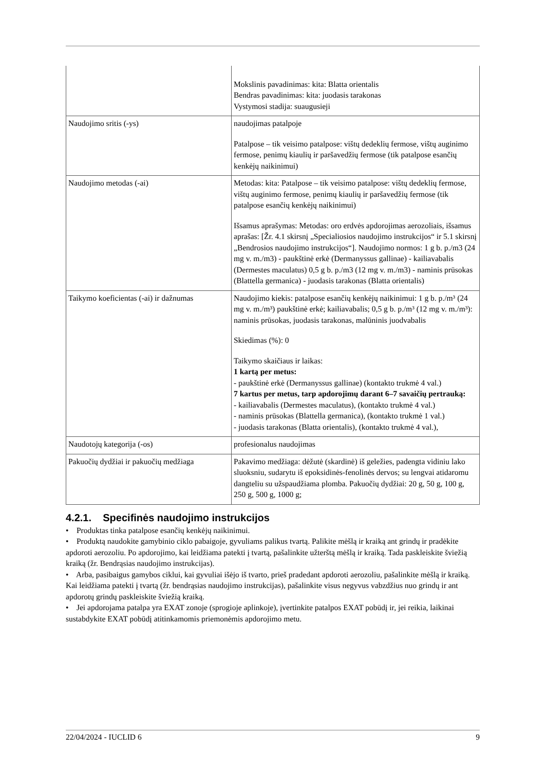| | Mokslinis pavadinimas: kita: Blatta orientalis Bendras pavadinimas: kita: juodasis tarakonas Vystymosi stadija: suaugusieji |
| Naudojimo sritis (-ys) | naudojimas patalpoje Patalpose – tik veisimo patalpose: vištų dedeklių fermose, vištų auginimo fermose, penimų kiaulių ir paršavedžių fermose (tik patalpose esančių kenkėjų naikinimui) |
| Naudojimo metodas (-ai) | Metodas: kita: Patalpose – tik veisimo patalpose: vištų dedeklių fermose, vištų auginimo fermose, penimų kiaulių ir paršavedžių fermose (tik patalpose esančių kenkėjų naikinimui) Išsamus aprašymas: Metodas: oro erdvės apdorojimas aerozoliais, išsamus aprašas: [Žr. 4.1 skirsnį „Specialiosios naudojimo instrukcijos“ ir 5.1 skirsnį „Bendrosios naudojimo instrukcijos“]. Naudojimo normos: 1 g b. p./m3 (24 mg v. m./m3) - paukštinė erkė (Dermanyssus gallinae) - kailiavabalis (Dermestes maculatus) 0,5 g b. p./m3 (12 mg v. m./m3) - naminis prūsokas (Blattella germanica) - juodasis tarakonas (Blatta orientalis) |
| Taikymo koeficientas (-ai) ir dažnumas | Naudojimo kiekis: patalpose esančių kenkėjų naikinimui: 1 g b. p./m³ (24 mg v. m./m³) paukštinė erkė; kailiavabalis; 0,5 g b. p./m³ (12 mg v. m./m³): naminis prūsokas, juodasis tarakonas, malūninis juodvabalis Skiedimas (%): 0 Taikymo skaičiaus ir laikas: 1 kartą per metus: - paukštinė erkė (Dermanyssus gallinae) (kontakto trukmė 4 val.) 7 kartus per metus, tarp apdorojimų darant 6–7 savaičių pertrauką: - kailiavabalis (Dermestes maculatus), (kontakto trukmė 4 val.) - naminis prūsokas (Blattella germanica), (kontakto trukmė 1 val.) - juodasis tarakonas (Blatta orientalis), (kontakto trukmė 4 val.), |
| Naudotojų kategorija (-os) | profesionalus naudojimas |
| Pakuočių dydžiai ir pakuočių medžiaga | Pakavimo medžiaga: dėžutė (skardinė) iš geležies, padengta vidiniu lako sluoksniu, sudarytu iš epoksidinės-fenolinės dervos; su lengvai atidaromu dangteliu su užspaudžiama plomba. Pakuočių dydžiai: 20 g, 50 g, 100 g, 250 g, 500 g, 1000 g; |
4.2.1. Specifinės naudojimo instrukcijos
• Produktas tinka patalpose esančių kenkėjų naikinimui.
• Produktą naudokite gamybinio ciklo pabaigoje, gyvuliams palikus tvartą. Palikite mėšlą ir kraiką ant grindų ir pradėkite apdoroti aerozoliu. Po apdorojimo, kai leidžiama patekti į tvartą, pašalinkite užterštą mėšlą ir kraiką. Tada paskleiskite šviežią kraiką (žr. Bendrąsias naudojimo instrukcijas).
• Arba, pasibaigus gamybos ciklui, kai gyvuliai išėjo iš tvarto, prieš pradedant apdoroti aerozoliu, pašalinkite mėšlą ir kraiką. Kai leidžiama patekti į tvartą (žr. bendrąsias naudojimo instrukcijas), pašalinkite visus negyvus vabzdžius nuo grindų ir ant apdorotų grindų paskleiskite šviežią kraiką.
• Jei apdorojama patalpa yra EXAT zonoje (sprogioje aplinkoje), įvertinkite patalpos EXAT pobūdį ir, jei reikia, laikinai sustabdykite EXAT pobūdį atitinkamomis priemonėmis apdorojimo metu.
22/04/2024 - IUCLID 6 9